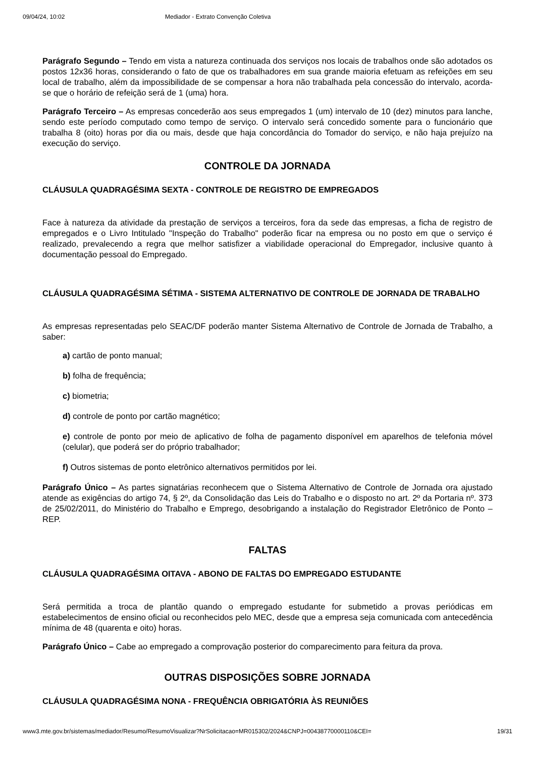09/04/24, 10:02 Mediador - Extrato Convenção Coletiva
Parágrafo Segundo – Tendo em vista a natureza continuada dos serviços nos locais de trabalhos onde são adotados os postos 12x36 horas, considerando o fato de que os trabalhadores em sua grande maioria efetuam as refeições em seu local de trabalho, além da impossibilidade de se compensar a hora não trabalhada pela concessão do intervalo, acorda-se que o horário de refeição será de 1 (uma) hora.
Parágrafo Terceiro – As empresas concederão aos seus empregados 1 (um) intervalo de 10 (dez) minutos para lanche, sendo este período computado como tempo de serviço. O intervalo será concedido somente para o funcionário que trabalha 8 (oito) horas por dia ou mais, desde que haja concordância do Tomador do serviço, e não haja prejuízo na execução do serviço.
CONTROLE DA JORNADA
CLÁUSULA QUADRAGÉSIMA SEXTA - CONTROLE DE REGISTRO DE EMPREGADOS
Face à natureza da atividade da prestação de serviços a terceiros, fora da sede das empresas, a ficha de registro de empregados e o Livro Intitulado "Inspeção do Trabalho" poderão ficar na empresa ou no posto em que o serviço é realizado, prevalecendo a regra que melhor satisfizer a viabilidade operacional do Empregador, inclusive quanto à documentação pessoal do Empregado.
CLÁUSULA QUADRAGÉSIMA SÉTIMA - SISTEMA ALTERNATIVO DE CONTROLE DE JORNADA DE TRABALHO
As empresas representadas pelo SEAC/DF poderão manter Sistema Alternativo de Controle de Jornada de Trabalho, a saber:
a) cartão de ponto manual;
b) folha de frequência;
c) biometria;
d) controle de ponto por cartão magnético;
e) controle de ponto por meio de aplicativo de folha de pagamento disponível em aparelhos de telefonia móvel (celular), que poderá ser do próprio trabalhador;
f) Outros sistemas de ponto eletrônico alternativos permitidos por lei.
Parágrafo Único – As partes signatárias reconhecem que o Sistema Alternativo de Controle de Jornada ora ajustado atende as exigências do artigo 74, § 2º, da Consolidação das Leis do Trabalho e o disposto no art. 2º da Portaria nº. 373 de 25/02/2011, do Ministério do Trabalho e Emprego, desobrigando a instalação do Registrador Eletrônico de Ponto – REP.
FALTAS
CLÁUSULA QUADRAGÉSIMA OITAVA - ABONO DE FALTAS DO EMPREGADO ESTUDANTE
Será permitida a troca de plantão quando o empregado estudante for submetido a provas periódicas em estabelecimentos de ensino oficial ou reconhecidos pelo MEC, desde que a empresa seja comunicada com antecedência mínima de 48 (quarenta e oito) horas.
Parágrafo Único – Cabe ao empregado a comprovação posterior do comparecimento para feitura da prova.
OUTRAS DISPOSIÇÕES SOBRE JORNADA
CLÁUSULA QUADRAGÉSIMA NONA - FREQUÊNCIA OBRIGATÓRIA ÀS REUNIÕES
www3.mte.gov.br/sistemas/mediador/Resumo/ResumoVisualizar?NrSolicitacao=MR015302/2024&CNPJ=00438770000110&CEI= 19/31